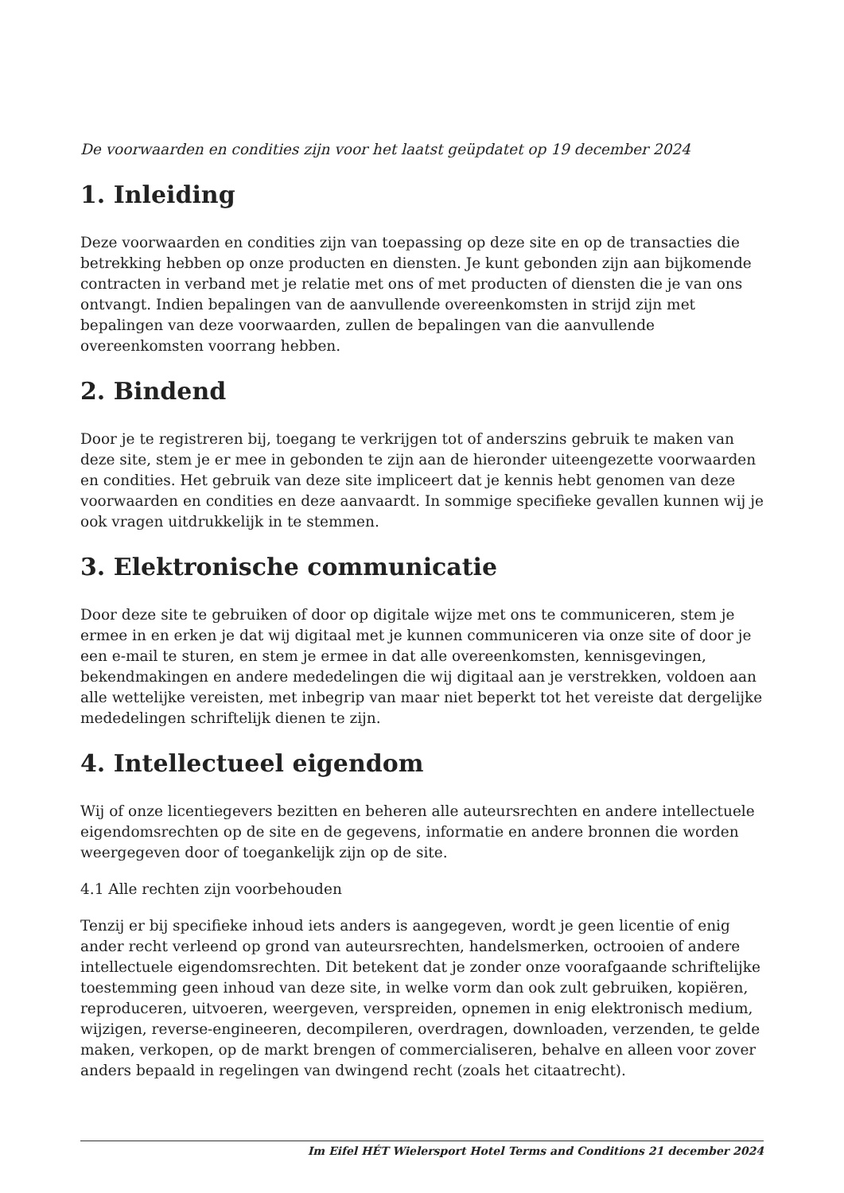De voorwaarden en condities zijn voor het laatst geüpdatet op 19 december 2024
1. Inleiding
Deze voorwaarden en condities zijn van toepassing op deze site en op de transacties die betrekking hebben op onze producten en diensten. Je kunt gebonden zijn aan bijkomende contracten in verband met je relatie met ons of met producten of diensten die je van ons ontvangt. Indien bepalingen van de aanvullende overeenkomsten in strijd zijn met bepalingen van deze voorwaarden, zullen de bepalingen van die aanvullende overeenkomsten voorrang hebben.
2. Bindend
Door je te registreren bij, toegang te verkrijgen tot of anderszins gebruik te maken van deze site, stem je er mee in gebonden te zijn aan de hieronder uiteengezette voorwaarden en condities. Het gebruik van deze site impliceert dat je kennis hebt genomen van deze voorwaarden en condities en deze aanvaardt. In sommige specifieke gevallen kunnen wij je ook vragen uitdrukkelijk in te stemmen.
3. Elektronische communicatie
Door deze site te gebruiken of door op digitale wijze met ons te communiceren, stem je ermee in en erken je dat wij digitaal met je kunnen communiceren via onze site of door je een e-mail te sturen, en stem je ermee in dat alle overeenkomsten, kennisgevingen, bekendmakingen en andere mededelingen die wij digitaal aan je verstrekken, voldoen aan alle wettelijke vereisten, met inbegrip van maar niet beperkt tot het vereiste dat dergelijke mededelingen schriftelijk dienen te zijn.
4. Intellectueel eigendom
Wij of onze licentiegevers bezitten en beheren alle auteursrechten en andere intellectuele eigendomsrechten op de site en de gegevens, informatie en andere bronnen die worden weergegeven door of toegankelijk zijn op de site.
4.1 Alle rechten zijn voorbehouden
Tenzij er bij specifieke inhoud iets anders is aangegeven, wordt je geen licentie of enig ander recht verleend op grond van auteursrechten, handelsmerken, octrooien of andere intellectuele eigendomsrechten. Dit betekent dat je zonder onze voorafgaande schriftelijke toestemming geen inhoud van deze site, in welke vorm dan ook zult gebruiken, kopiëren, reproduceren, uitvoeren, weergeven, verspreiden, opnemen in enig elektronisch medium, wijzigen, reverse-engineeren, decompileren, overdragen, downloaden, verzenden, te gelde maken, verkopen, op de markt brengen of commercialiseren, behalve en alleen voor zover anders bepaald in regelingen van dwingend recht (zoals het citaatrecht).
Im Eifel HÉT Wielersport Hotel Terms and Conditions 21 december 2024